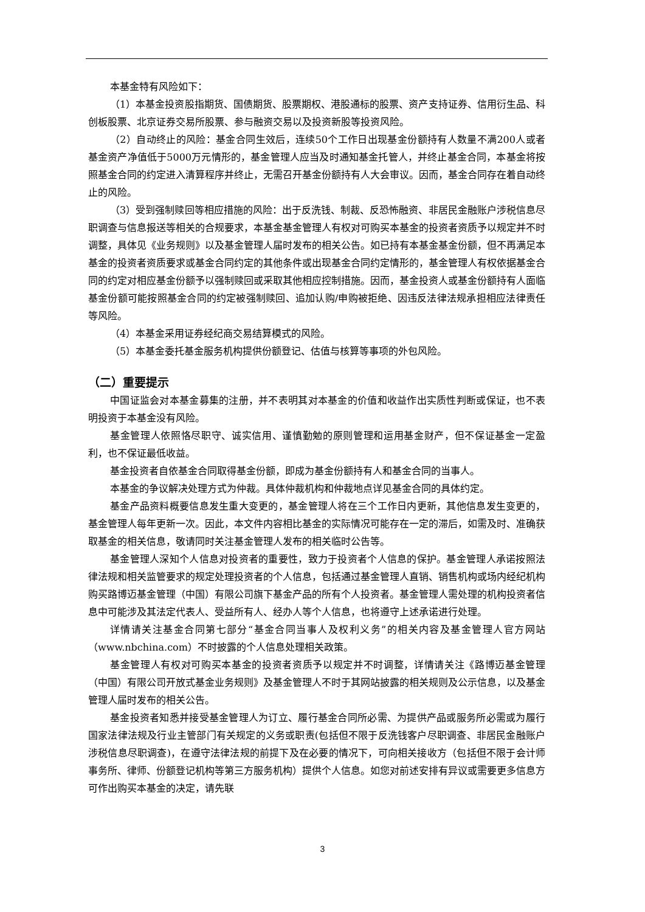本基金特有风险如下：
（1）本基金投资股指期货、国债期货、股票期权、港股通标的股票、资产支持证券、信用衍生品、科创板股票、北京证券交易所股票、参与融资交易以及投资新股等投资风险。
（2）自动终止的风险：基金合同生效后，连续50个工作日出现基金份额持有人数量不满200人或者基金资产净值低于5000万元情形的，基金管理人应当及时通知基金托管人，并终止基金合同，本基金将按照基金合同的约定进入清算程序并终止，无需召开基金份额持有人大会审议。因而，基金合同存在着自动终止的风险。
（3）受到强制赎回等相应措施的风险：出于反洗钱、制裁、反恐怖融资、非居民金融账户涉税信息尽职调查与信息报送等相关的合规要求，本基金基金管理人有权对可购买本基金的投资者资质予以规定并不时调整，具体见《业务规则》以及基金管理人届时发布的相关公告。如已持有本基金基金份额，但不再满足本基金的投资者资质要求或基金合同约定的其他条件或出现基金合同约定情形的，基金管理人有权依据基金合同的约定对相应基金份额予以强制赎回或采取其他相应控制措施。因而，基金投资人或基金份额持有人面临基金份额可能按照基金合同的约定被强制赎回、追加认购/申购被拒绝、因违反法律法规承担相应法律责任等风险。
（4）本基金采用证券经纪商交易结算模式的风险。
（5）本基金委托基金服务机构提供份额登记、估值与核算等事项的外包风险。
（二）重要提示
中国证监会对本基金募集的注册，并不表明其对本基金的价值和收益作出实质性判断或保证，也不表明投资于本基金没有风险。
基金管理人依照恪尽职守、诚实信用、谨慎勤勉的原则管理和运用基金财产，但不保证基金一定盈利，也不保证最低收益。
基金投资者自依基金合同取得基金份额，即成为基金份额持有人和基金合同的当事人。
本基金的争议解决处理方式为仲裁。具体仲裁机构和仲裁地点详见基金合同的具体约定。
基金产品资料概要信息发生重大变更的，基金管理人将在三个工作日内更新，其他信息发生变更的，基金管理人每年更新一次。因此，本文件内容相比基金的实际情况可能存在一定的滞后，如需及时、准确获取基金的相关信息，敬请同时关注基金管理人发布的相关临时公告等。
基金管理人深知个人信息对投资者的重要性，致力于投资者个人信息的保护。基金管理人承诺按照法律法规和相关监管要求的规定处理投资者的个人信息，包括通过基金管理人直销、销售机构或场内经纪机构购买路博迈基金管理（中国）有限公司旗下基金产品的所有个人投资者。基金管理人需处理的机构投资者信息中可能涉及其法定代表人、受益所有人、经办人等个人信息，也将遵守上述承诺进行处理。
详情请关注基金合同第七部分“基金合同当事人及权利义务”的相关内容及基金管理人官方网站（www.nbchina.com）不时披露的个人信息处理相关政策。
基金管理人有权对可购买本基金的投资者资质予以规定并不时调整，详情请关注《路博迈基金管理（中国）有限公司开放式基金业务规则》及基金管理人不时于其网站披露的相关规则及公示信息，以及基金管理人届时发布的相关公告。
基金投资者知悉并接受基金管理人为订立、履行基金合同所必需、为提供产品或服务所必需或为履行国家法律法规及行业主管部门有关规定的义务或职责(包括但不限于反洗钱客户尽职调查、非居民金融账户涉税信息尽职调查)，在遵守法律法规的前提下及在必要的情况下，可向相关接收方（包括但不限于会计师事务所、律师、份额登记机构等第三方服务机构）提供个人信息。如您对前述安排有异议或需要更多信息方可作出购买本基金的决定，请先联
3